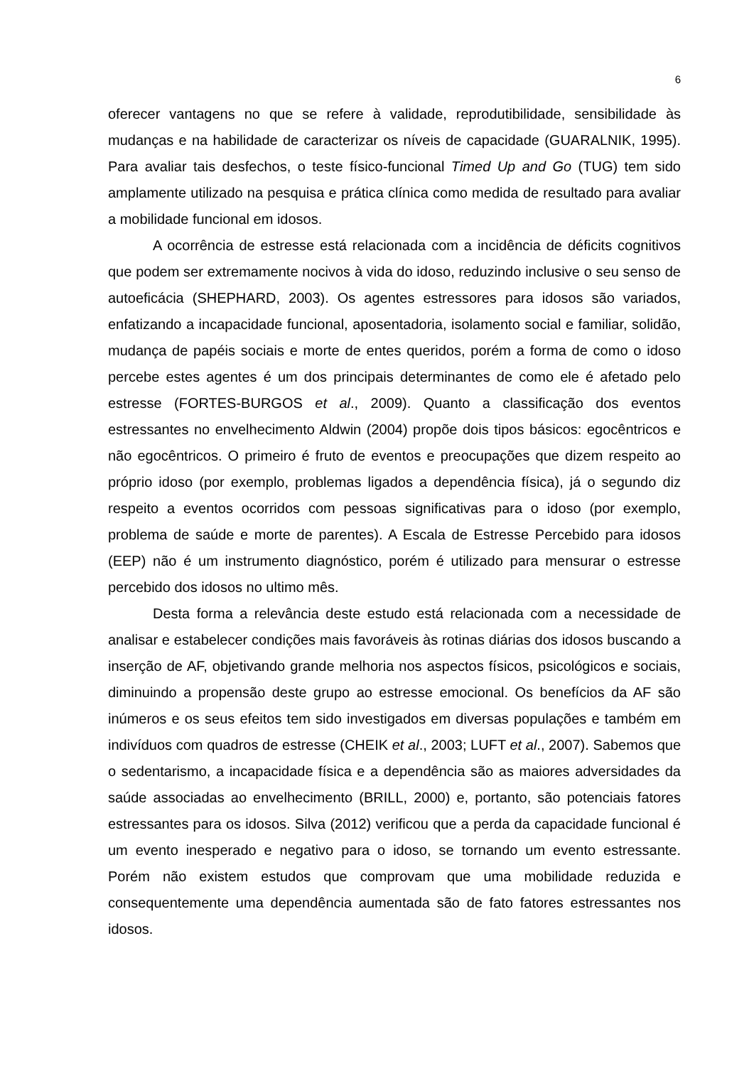6
oferecer vantagens no que se refere à validade, reprodutibilidade, sensibilidade às mudanças e na habilidade de caracterizar os níveis de capacidade (GUARALNIK, 1995). Para avaliar tais desfechos, o teste físico-funcional Timed Up and Go (TUG) tem sido amplamente utilizado na pesquisa e prática clínica como medida de resultado para avaliar a mobilidade funcional em idosos.
A ocorrência de estresse está relacionada com a incidência de déficits cognitivos que podem ser extremamente nocivos à vida do idoso, reduzindo inclusive o seu senso de autoeficácia (SHEPHARD, 2003). Os agentes estressores para idosos são variados, enfatizando a incapacidade funcional, aposentadoria, isolamento social e familiar, solidão, mudança de papéis sociais e morte de entes queridos, porém a forma de como o idoso percebe estes agentes é um dos principais determinantes de como ele é afetado pelo estresse (FORTES-BURGOS et al., 2009). Quanto a classificação dos eventos estressantes no envelhecimento Aldwin (2004) propõe dois tipos básicos: egocêntricos e não egocêntricos. O primeiro é fruto de eventos e preocupações que dizem respeito ao próprio idoso (por exemplo, problemas ligados a dependência física), já o segundo diz respeito a eventos ocorridos com pessoas significativas para o idoso (por exemplo, problema de saúde e morte de parentes). A Escala de Estresse Percebido para idosos (EEP) não é um instrumento diagnóstico, porém é utilizado para mensurar o estresse percebido dos idosos no ultimo mês.
Desta forma a relevância deste estudo está relacionada com a necessidade de analisar e estabelecer condições mais favoráveis às rotinas diárias dos idosos buscando a inserção de AF, objetivando grande melhoria nos aspectos físicos, psicológicos e sociais, diminuindo a propensão deste grupo ao estresse emocional. Os benefícios da AF são inúmeros e os seus efeitos tem sido investigados em diversas populações e também em indivíduos com quadros de estresse (CHEIK et al., 2003; LUFT et al., 2007). Sabemos que o sedentarismo, a incapacidade física e a dependência são as maiores adversidades da saúde associadas ao envelhecimento (BRILL, 2000) e, portanto, são potenciais fatores estressantes para os idosos. Silva (2012) verificou que a perda da capacidade funcional é um evento inesperado e negativo para o idoso, se tornando um evento estressante. Porém não existem estudos que comprovam que uma mobilidade reduzida e consequentemente uma dependência aumentada são de fato fatores estressantes nos idosos.